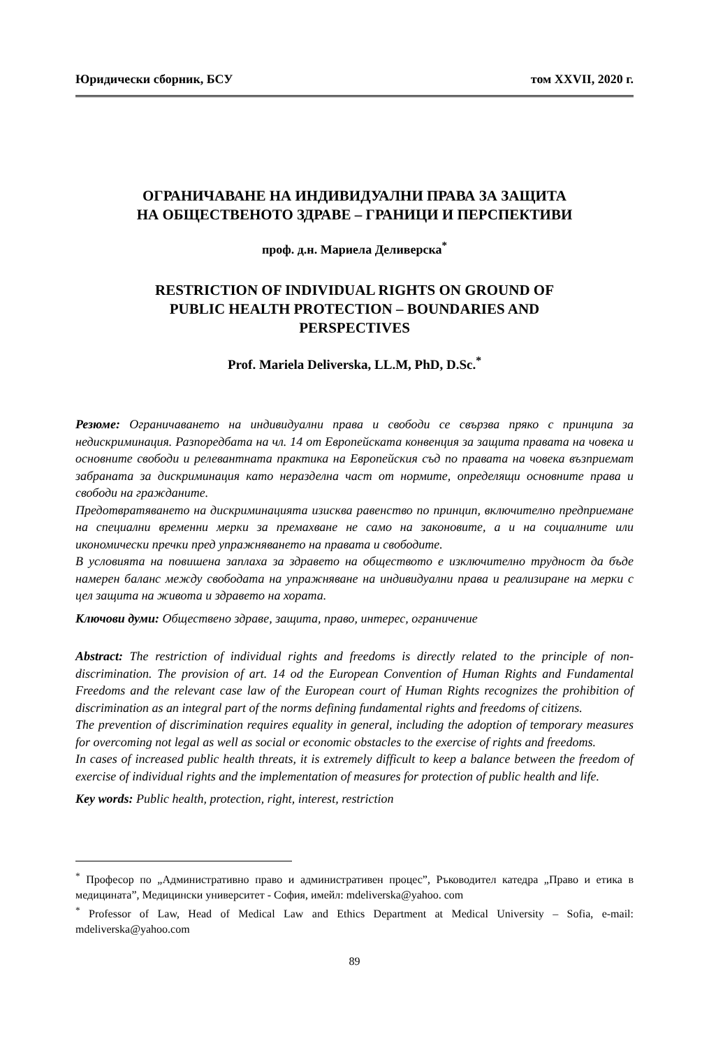Юридически сборник, БСУ том XXVII, 2020 г.
ОГРАНИЧАВАНЕ НА ИНДИВИДУАЛНИ ПРАВА ЗА ЗАЩИТА
НА ОБЩЕСТВЕНОТО ЗДРАВЕ – ГРАНИЦИ И ПЕРСПЕКТИВИ
проф. д.н. Мариела Деливерска<sup>*</sup>
RESTRICTION OF INDIVIDUAL RIGHTS ON GROUND OF
PUBLIC HEALTH PROTECTION – BOUNDARIES AND
PERSPECTIVES
Prof. Mariela Deliverska, LL.M, PhD, D.Sc.<sup>*</sup>
Резюме: Ограничаването на индивидуални права и свободи се свързва пряко с принципа за недискриминация. Разпоредбата на чл. 14 от Европейската конвенция за защита правата на човека и основните свободи и релевантната практика на Европейския съд по правата на човека възприемат забраната за дискриминация като неразделна част от нормите, определящи основните права и свободи на гражданите.
Предотвратяването на дискриминацията изисква равенство по принцип, включително предприемане на специални временни мерки за премахване не само на законовите, а и на социалните или икономически пречки пред упражняването на правата и свободите.
В условията на повишена заплаха за здравето на обществото е изключително трудност да бъде намерен баланс между свободата на упражняване на индивидуални права и реализиране на мерки с цел защита на живота и здравето на хората.
Ключови думи: Обществено здраве, защита, право, интерес, ограничение
Abstract: The restriction of individual rights and freedoms is directly related to the principle of non-discrimination. The provision of art. 14 od the European Convention of Human Rights and Fundamental Freedoms and the relevant case law of the European court of Human Rights recognizes the prohibition of discrimination as an integral part of the norms defining fundamental rights and freedoms of citizens.
The prevention of discrimination requires equality in general, including the adoption of temporary measures for overcoming not legal as well as social or economic obstacles to the exercise of rights and freedoms.
In cases of increased public health threats, it is extremely difficult to keep a balance between the freedom of exercise of individual rights and the implementation of measures for protection of public health and life.
Key words: Public health, protection, right, interest, restriction
<sup>*</sup> Професор по „Административно право и административен процес”, Ръководител катедра „Право и етика в медицината”, Медицински университет - София, имейл: mdeliverska@yahoo. com
<sup>*</sup> Professor of Law, Head of Medical Law and Ethics Department at Medical University – Sofia, e-mail: mdeliverska@yahoo.com
89